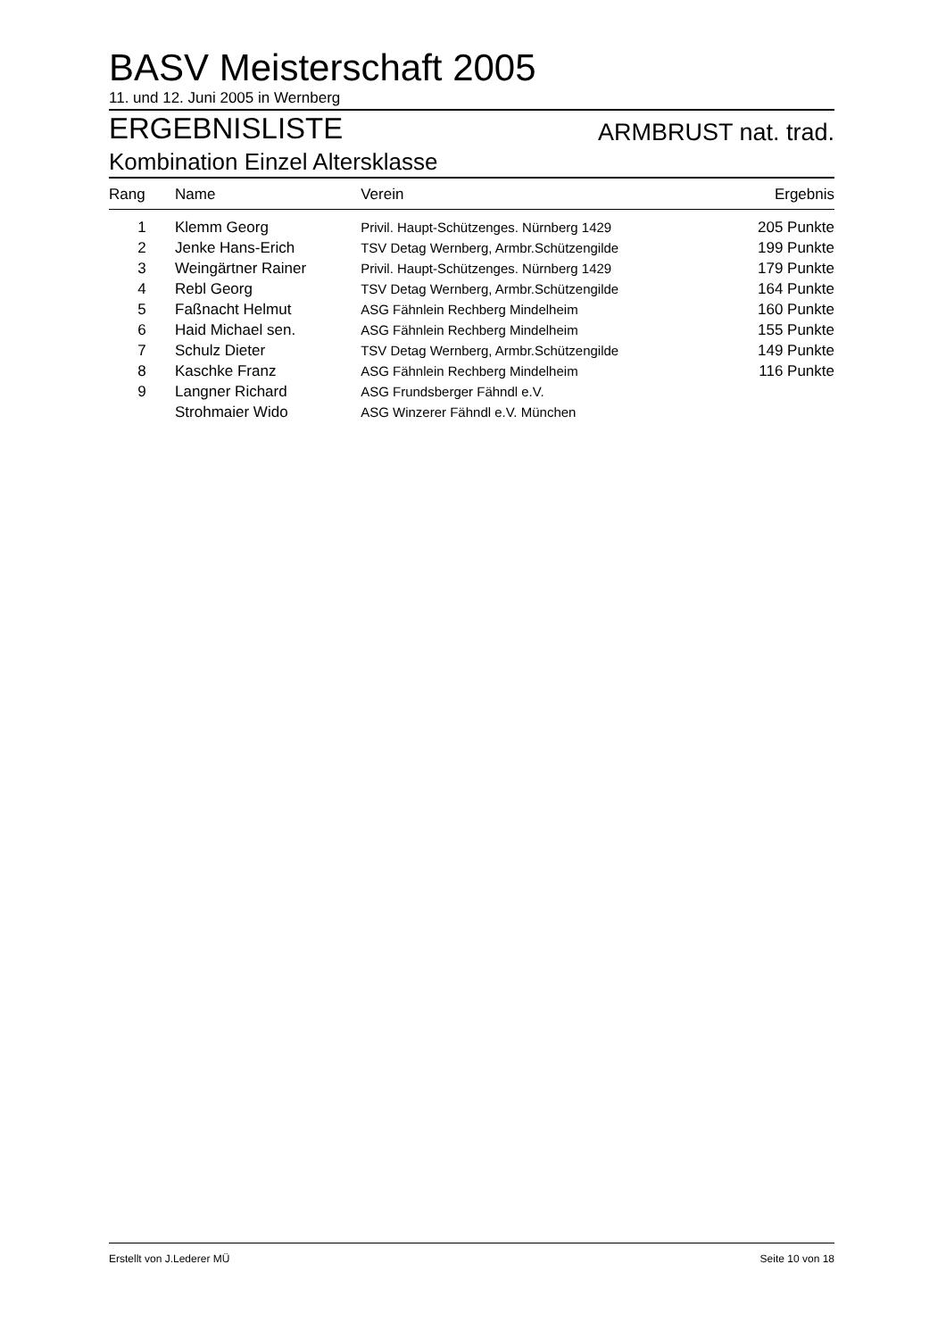BASV Meisterschaft 2005
11. und 12. Juni 2005 in Wernberg
ERGEBNISLISTE ARMBRUST nat. trad.
Kombination Einzel Altersklasse
| Rang | Name | Verein | Ergebnis |
| --- | --- | --- | --- |
| 1 | Klemm Georg | Privil. Haupt-Schützenges. Nürnberg 1429 | 205 Punkte |
| 2 | Jenke Hans-Erich | TSV Detag Wernberg, Armbr.Schützengilde | 199 Punkte |
| 3 | Weingärtner Rainer | Privil. Haupt-Schützenges. Nürnberg 1429 | 179 Punkte |
| 4 | Rebl Georg | TSV Detag Wernberg, Armbr.Schützengilde | 164 Punkte |
| 5 | Faßnacht Helmut | ASG Fähnlein Rechberg Mindelheim | 160 Punkte |
| 6 | Haid Michael sen. | ASG Fähnlein Rechberg Mindelheim | 155 Punkte |
| 7 | Schulz Dieter | TSV Detag Wernberg, Armbr.Schützengilde | 149 Punkte |
| 8 | Kaschke Franz | ASG Fähnlein Rechberg Mindelheim | 116 Punkte |
| 9 | Langner Richard | ASG Frundsberger Fähndl e.V. | |
| | Strohmaier Wido | ASG Winzerer Fähndl e.V. München | |
Erstellt von J.Lederer MÜ Seite 10 von 18